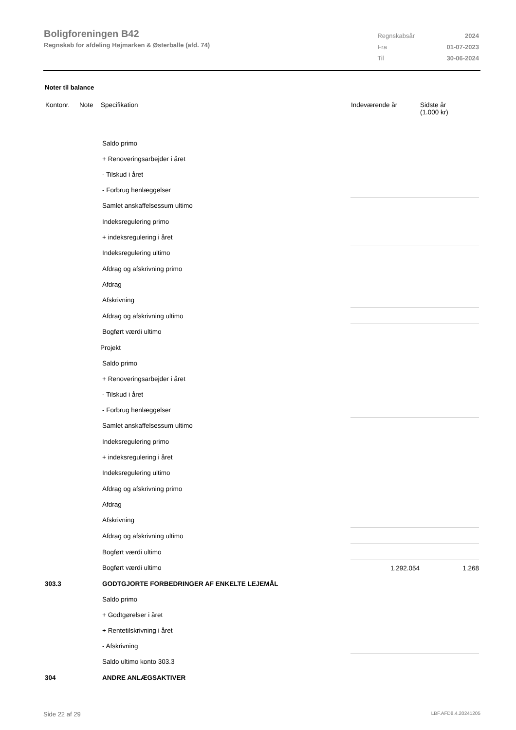Boligforeningen B42
Regnskab for afdeling Højmarken & Østerballe (afd. 74)
| Regnskabsår | 2024 |
| Fra | 01-07-2023 |
| Til | 30-06-2024 |
Noter til balance
| Kontonr. | Note | Specifikation | Indeværende år | Sidste år (1.000 kr) |
| --- | --- | --- | --- | --- |
| | | Saldo primo | | |
| | | + Renoveringsarbejder i året | | |
| | | - Tilskud i året | | |
| | | - Forbrug henlæggelser | | |
| | | Samlet anskaffelsessum ultimo | | |
| | | Indeksregulering primo | | |
| | | + indeksregulering i året | | |
| | | Indeksregulering ultimo | | |
| | | Afdrag og afskrivning primo | | |
| | | Afdrag | | |
| | | Afskrivning | | |
| | | Afdrag og afskrivning ultimo | | |
| | | Bogført værdi ultimo | | |
| | | Projekt | | |
| | | Saldo primo | | |
| | | + Renoveringsarbejder i året | | |
| | | - Tilskud i året | | |
| | | - Forbrug henlæggelser | | |
| | | Samlet anskaffelsessum ultimo | | |
| | | Indeksregulering primo | | |
| | | + indeksregulering i året | | |
| | | Indeksregulering ultimo | | |
| | | Afdrag og afskrivning primo | | |
| | | Afdrag | | |
| | | Afskrivning | | |
| | | Afdrag og afskrivning ultimo | | |
| | | Bogført værdi ultimo | | |
| | | Bogført værdi ultimo | 1.292.054 | 1.268 |
| 303.3 | | GODTGJORTE FORBEDRINGER AF ENKELTE LEJEMÅL | | |
| | | Saldo primo | | |
| | | + Godtgørelser i året | | |
| | | + Rentetilskrivning i året | | |
| | | - Afskrivning | | |
| | | Saldo ultimo konto 303.3 | | |
| 304 | | ANDRE ANLÆGSAKTIVER | | |
Side 22 af 29 LBF.AFD8.4.20241205